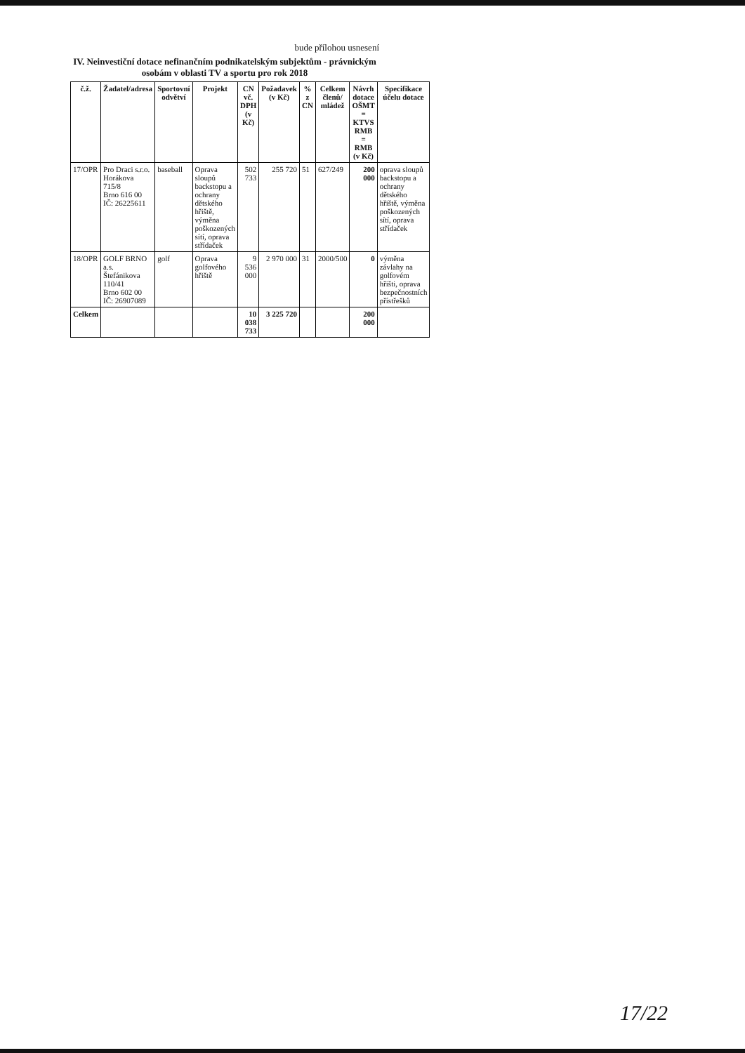bude přílohou usnesení
IV. Neinvestiční dotace nefinančním podnikatelským subjektům - právnickým osobám v oblasti TV a sportu pro rok 2018
| č.ž. | Žadatel/adresa | Sportovní odvětví | Projekt | CN vč. DPH (v Kč) | Požadavek (v Kč) | % z CN | Celkem členů/ mládež | Návrh dotace OŠMT = KTVS RMB = RMB (v Kč) | Specifikace účelu dotace |
| --- | --- | --- | --- | --- | --- | --- | --- | --- | --- |
| 17/OPR | Pro Draci s.r.o. Horákova 715/8 Brno 616 00 IČ: 26225611 | baseball | Oprava sloupů backstopu a ochrany dětského hřiště, výměna poškozených sítí, oprava střídaček | 502 733 | 255 720 | 51 | 627/249 | 200 000 | oprava sloupů backstopu a ochrany dětského hřiště, výměna poškozených sítí, oprava střídaček |
| 18/OPR | GOLF BRNO a.s. Štefánikova 110/41 Brno 602 00 IČ: 26907089 | golf | Oprava golfového hřiště | 9 536 000 | 2 970 000 | 31 | 2000/500 | 0 | výměna závlahy na golfovém hřišti, oprava bezpečnostních přístřešků |
| Celkem | | | | 10 038 733 | 3 225 720 | | | 200 000 | |
17/22